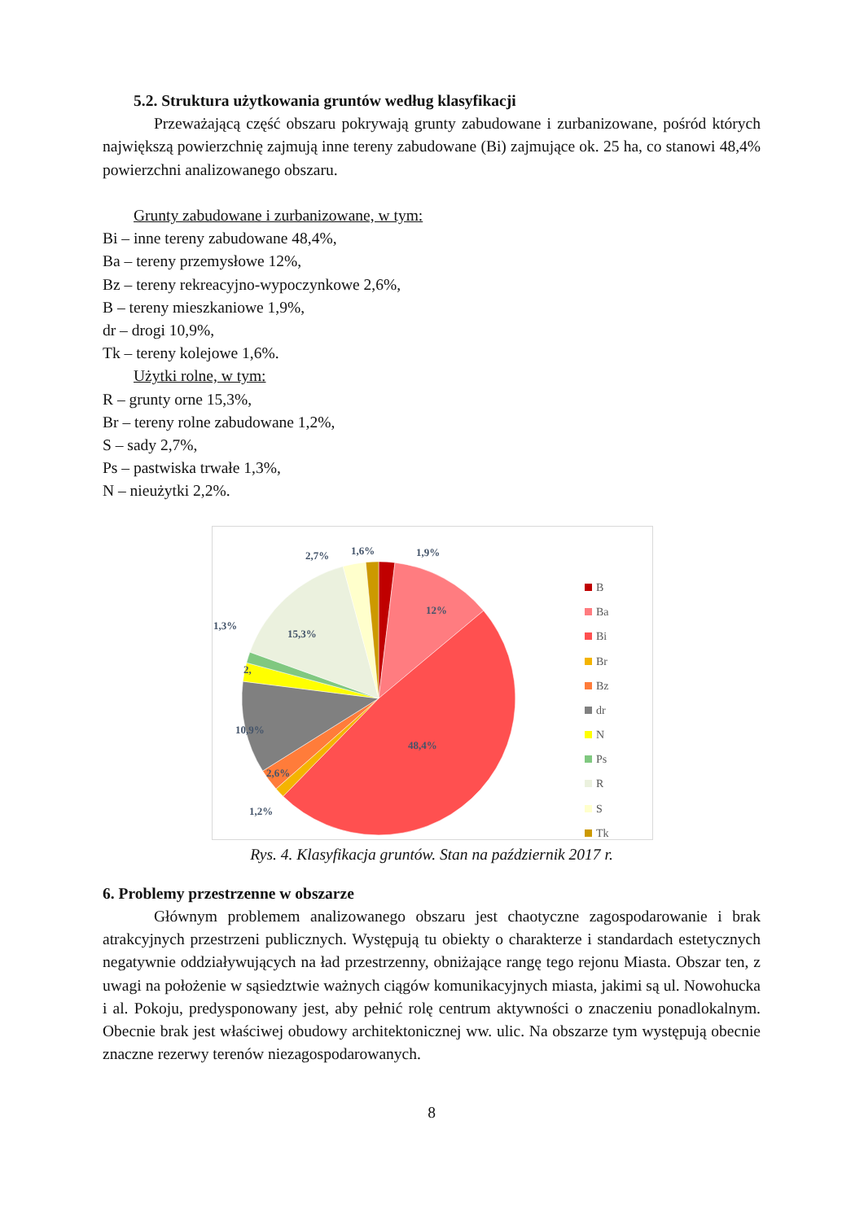5.2. Struktura użytkowania gruntów według klasyfikacji
Przeważającą część obszaru pokrywają grunty zabudowane i zurbanizowane, pośród których największą powierzchnię zajmują inne tereny zabudowane (Bi) zajmujące ok. 25 ha, co stanowi 48,4% powierzchni analizowanego obszaru.
Grunty zabudowane i zurbanizowane, w tym:
Bi – inne tereny zabudowane 48,4%,
Ba – tereny przemysłowe 12%,
Bz – tereny rekreacyjno-wypoczynkowe 2,6%,
B – tereny mieszkaniowe 1,9%,
dr – drogi 10,9%,
Tk – tereny kolejowe 1,6%.
Użytki rolne, w tym:
R – grunty orne 15,3%,
Br – tereny rolne zabudowane 1,2%,
S – sady 2,7%,
Ps – pastwiska trwałe 1,3%,
N – nieużytki 2,2%.
2,7%
1,6%
1,9%
12%
15,3%
1,3%
2,
10,9%
48,4%
2,6%
1,2%
B
Ba
Bi
Br
Bz
dr
N
Ps
R
S
Tk
Rys. 4. Klasyfikacja gruntów. Stan na październik 2017 r.
6. Problemy przestrzenne w obszarze
Głównym problemem analizowanego obszaru jest chaotyczne zagospodarowanie i brak atrakcyjnych przestrzeni publicznych. Występują tu obiekty o charakterze i standardach estetycznych negatywnie oddziaływujących na ład przestrzenny, obniżające rangę tego rejonu Miasta. Obszar ten, z uwagi na położenie w sąsiedztwie ważnych ciągów komunikacyjnych miasta, jakimi są ul. Nowohucka i al. Pokoju, predysponowany jest, aby pełnić rolę centrum aktywności o znaczeniu ponadlokalnym. Obecnie brak jest właściwej obudowy architektonicznej ww. ulic. Na obszarze tym występują obecnie znaczne rezerwy terenów niezagospodarowanych.
8